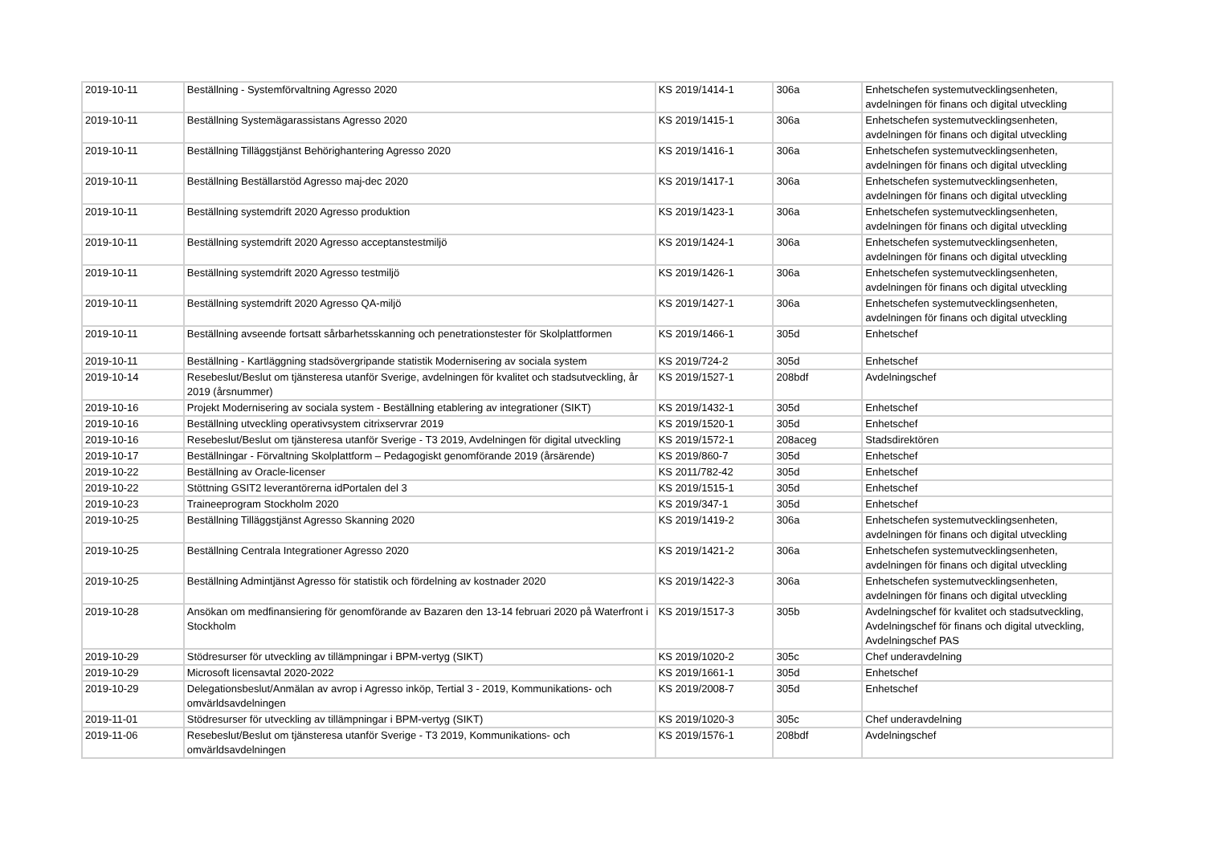| 2019-10-11 | Beställning - Systemförvaltning Agresso 2020 | KS 2019/1414-1 | 306a | Enhetschefen systemutvecklingsenheten, avdelningen för finans och digital utveckling |
| 2019-10-11 | Beställning Systemägarassistans Agresso 2020 | KS 2019/1415-1 | 306a | Enhetschefen systemutvecklingsenheten, avdelningen för finans och digital utveckling |
| 2019-10-11 | Beställning Tilläggstjänst Behörighantering Agresso 2020 | KS 2019/1416-1 | 306a | Enhetschefen systemutvecklingsenheten, avdelningen för finans och digital utveckling |
| 2019-10-11 | Beställning Beställarstöd Agresso maj-dec 2020 | KS 2019/1417-1 | 306a | Enhetschefen systemutvecklingsenheten, avdelningen för finans och digital utveckling |
| 2019-10-11 | Beställning systemdrift 2020 Agresso produktion | KS 2019/1423-1 | 306a | Enhetschefen systemutvecklingsenheten, avdelningen för finans och digital utveckling |
| 2019-10-11 | Beställning systemdrift 2020 Agresso acceptanstestmiljö | KS 2019/1424-1 | 306a | Enhetschefen systemutvecklingsenheten, avdelningen för finans och digital utveckling |
| 2019-10-11 | Beställning systemdrift 2020 Agresso testmiljö | KS 2019/1426-1 | 306a | Enhetschefen systemutvecklingsenheten, avdelningen för finans och digital utveckling |
| 2019-10-11 | Beställning systemdrift 2020 Agresso QA-miljö | KS 2019/1427-1 | 306a | Enhetschefen systemutvecklingsenheten, avdelningen för finans och digital utveckling |
| 2019-10-11 | Beställning avseende fortsatt sårbarhetsskanning och penetrationstester för Skolplattformen | KS 2019/1466-1 | 305d | Enhetschef |
| 2019-10-11 | Beställning - Kartläggning stadsövergripande statistik Modernisering av sociala system | KS 2019/724-2 | 305d | Enhetschef |
| 2019-10-14 | Resebeslut/Beslut om tjänsteresa utanför Sverige, avdelningen för kvalitet och stadsutveckling, år 2019 (årsnummer) | KS 2019/1527-1 | 208bdf | Avdelningschef |
| 2019-10-16 | Projekt Modernisering av sociala system - Beställning etablering av integrationer (SIKT) | KS 2019/1432-1 | 305d | Enhetschef |
| 2019-10-16 | Beställning utveckling operativsystem citrixservrar 2019 | KS 2019/1520-1 | 305d | Enhetschef |
| 2019-10-16 | Resebeslut/Beslut om tjänsteresa utanför Sverige - T3 2019, Avdelningen för digital utveckling | KS 2019/1572-1 | 208aceg | Stadsdirektören |
| 2019-10-17 | Beställningar - Förvaltning Skolplattform – Pedagogiskt genomförande 2019 (årsärende) | KS 2019/860-7 | 305d | Enhetschef |
| 2019-10-22 | Beställning av Oracle-licenser | KS 2011/782-42 | 305d | Enhetschef |
| 2019-10-22 | Stöttning GSIT2 leverantörerna idPortalen del 3 | KS 2019/1515-1 | 305d | Enhetschef |
| 2019-10-23 | Traineeprogram Stockholm 2020 | KS 2019/347-1 | 305d | Enhetschef |
| 2019-10-25 | Beställning Tilläggstjänst Agresso Skanning 2020 | KS 2019/1419-2 | 306a | Enhetschefen systemutvecklingsenheten, avdelningen för finans och digital utveckling |
| 2019-10-25 | Beställning Centrala Integrationer Agresso 2020 | KS 2019/1421-2 | 306a | Enhetschefen systemutvecklingsenheten, avdelningen för finans och digital utveckling |
| 2019-10-25 | Beställning Admintjänst Agresso för statistik och fördelning av kostnader 2020 | KS 2019/1422-3 | 306a | Enhetschefen systemutvecklingsenheten, avdelningen för finans och digital utveckling |
| 2019-10-28 | Ansökan om medfinansiering för genomförande av Bazaren den 13-14 februari 2020 på Waterfront i Stockholm | KS 2019/1517-3 | 305b | Avdelningschef för kvalitet och stadsutveckling, Avdelningschef för finans och digital utveckling, Avdelningschef PAS |
| 2019-10-29 | Stödresurser för utveckling av tillämpningar i BPM-vertyg (SIKT) | KS 2019/1020-2 | 305c | Chef underavdelning |
| 2019-10-29 | Microsoft licensavtal 2020-2022 | KS 2019/1661-1 | 305d | Enhetschef |
| 2019-10-29 | Delegationsbeslut/Anmälan av avrop i Agresso inköp, Tertial 3 - 2019, Kommunikations- och omvärldsavdelningen | KS 2019/2008-7 | 305d | Enhetschef |
| 2019-11-01 | Stödresurser för utveckling av tillämpningar i BPM-vertyg (SIKT) | KS 2019/1020-3 | 305c | Chef underavdelning |
| 2019-11-06 | Resebeslut/Beslut om tjänsteresa utanför Sverige - T3 2019, Kommunikations- och omvärldsavdelningen | KS 2019/1576-1 | 208bdf | Avdelningschef |